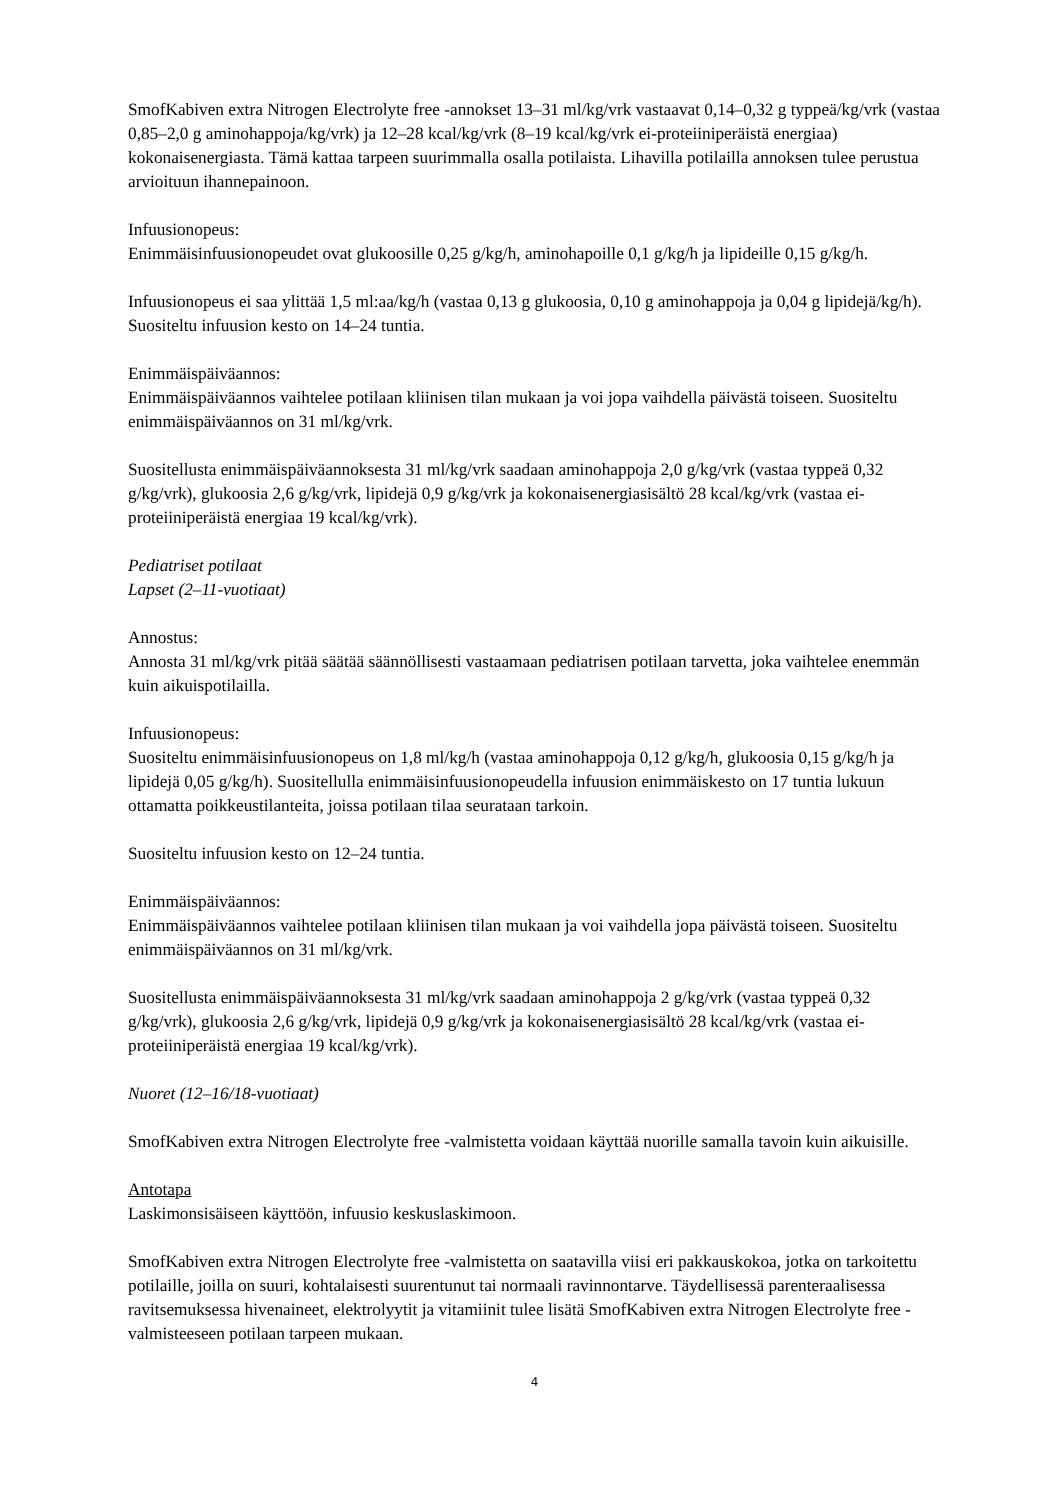SmofKabiven extra Nitrogen Electrolyte free -annokset 13–31 ml/kg/vrk vastaavat 0,14–0,32 g typpeä/kg/vrk (vastaa 0,85–2,0 g aminohappoja/kg/vrk) ja 12–28 kcal/kg/vrk (8–19 kcal/kg/vrk ei-proteiiniperäistä energiaa) kokonaisenergiasta. Tämä kattaa tarpeen suurimmalla osalla potilaista. Lihavilla potilailla annoksen tulee perustua arvioituun ihannepainoon.
Infuusionopeus:
Enimmäisinfuusionopeudet ovat glukoosille 0,25 g/kg/h, aminohapoille 0,1 g/kg/h ja lipideille 0,15 g/kg/h.
Infuusionopeus ei saa ylittää 1,5 ml:aa/kg/h (vastaa 0,13 g glukoosia, 0,10 g aminohappoja ja 0,04 g lipidejä/kg/h). Suositeltu infuusion kesto on 14–24 tuntia.
Enimmäispäiväannos:
Enimmäispäiväannos vaihtelee potilaan kliinisen tilan mukaan ja voi jopa vaihdella päivästä toiseen. Suositeltu enimmäispäiväannos on 31 ml/kg/vrk.
Suositellusta enimmäispäiväannoksesta 31 ml/kg/vrk saadaan aminohappoja 2,0 g/kg/vrk (vastaa typpeä 0,32 g/kg/vrk), glukoosia 2,6 g/kg/vrk, lipidejä 0,9 g/kg/vrk ja kokonaisenergiasisältö 28 kcal/kg/vrk (vastaa ei-proteiiniperäistä energiaa 19 kcal/kg/vrk).
Pediatriset potilaat
Lapset (2–11-vuotiaat)
Annostus:
Annosta 31 ml/kg/vrk pitää säätää säännöllisesti vastaamaan pediatrisen potilaan tarvetta, joka vaihtelee enemmän kuin aikuispotilailla.
Infuusionopeus:
Suositeltu enimmäisinfuusionopeus on 1,8 ml/kg/h (vastaa aminohappoja 0,12 g/kg/h, glukoosia 0,15 g/kg/h ja lipidejä 0,05 g/kg/h). Suositellulla enimmäisinfuusionopeudella infuusion enimmäiskesto on 17 tuntia lukuun ottamatta poikkeustilanteita, joissa potilaan tilaa seurataan tarkoin.
Suositeltu infuusion kesto on 12–24 tuntia.
Enimmäispäiväannos:
Enimmäispäiväannos vaihtelee potilaan kliinisen tilan mukaan ja voi vaihdella jopa päivästä toiseen. Suositeltu enimmäispäiväannos on 31 ml/kg/vrk.
Suositellusta enimmäispäiväannoksesta 31 ml/kg/vrk saadaan aminohappoja 2 g/kg/vrk (vastaa typpeä 0,32 g/kg/vrk), glukoosia 2,6 g/kg/vrk, lipidejä 0,9 g/kg/vrk ja kokonaisenergiasisältö 28 kcal/kg/vrk (vastaa ei-proteiiniperäistä energiaa 19 kcal/kg/vrk).
Nuoret (12–16/18-vuotiaat)
SmofKabiven extra Nitrogen Electrolyte free -valmistetta voidaan käyttää nuorille samalla tavoin kuin aikuisille.
Antotapa
Laskimonsisäiseen käyttöön, infuusio keskuslaskimoon.
SmofKabiven extra Nitrogen Electrolyte free -valmistetta on saatavilla viisi eri pakkauskokoa, jotka on tarkoitettu potilaille, joilla on suuri, kohtalaisesti suurentunut tai normaali ravinnontarve. Täydellisessä parenteraalisessa ravitsemuksessa hivenaineet, elektrolyytit ja vitamiinit tulee lisätä SmofKabiven extra Nitrogen Electrolyte free -valmisteeseen potilaan tarpeen mukaan.
4